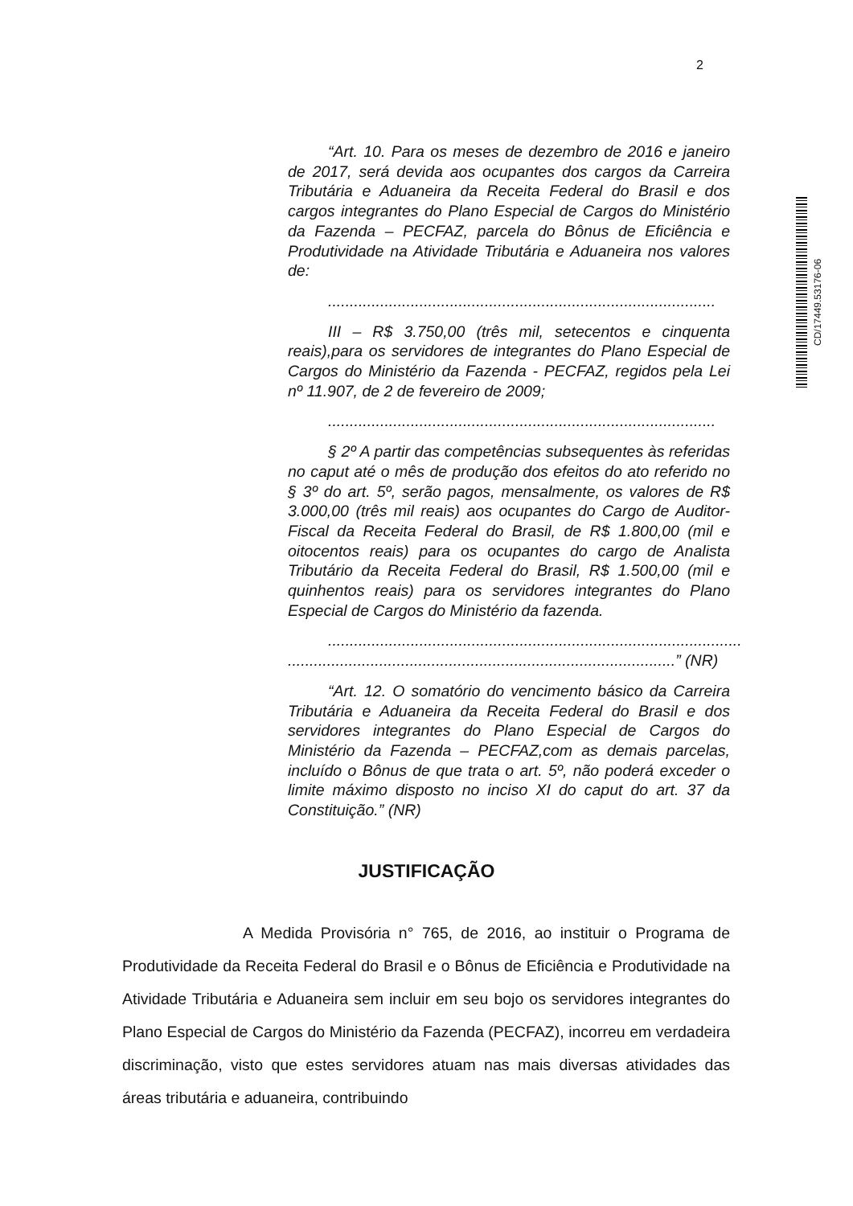2
“Art. 10. Para os meses de dezembro de 2016 e janeiro de 2017, será devida aos ocupantes dos cargos da Carreira Tributária e Aduaneira da Receita Federal do Brasil e dos cargos integrantes do Plano Especial de Cargos do Ministério da Fazenda – PECFAZ, parcela do Bônus de Eficiência e Produtividade na Atividade Tributária e Aduaneira nos valores de:
.........................................................................................
III – R$ 3.750,00 (três mil, setecentos e cinquenta reais),para os servidores de integrantes do Plano Especial de Cargos do Ministério da Fazenda - PECFAZ, regidos pela Lei nº 11.907, de 2 de fevereiro de 2009;
.........................................................................................
§ 2º A partir das competências subsequentes às referidas no caput até o mês de produção dos efeitos do ato referido no § 3º do art. 5º, serão pagos, mensalmente, os valores de R$ 3.000,00 (três mil reais) aos ocupantes do Cargo de Auditor-Fiscal da Receita Federal do Brasil, de R$ 1.800,00 (mil e oitocentos reais) para os ocupantes do cargo de Analista Tributário da Receita Federal do Brasil, R$ 1.500,00 (mil e quinhentos reais) para os servidores integrantes do Plano Especial de Cargos do Ministério da fazenda.
...............................................................................................
.........................................................................................” (NR)
“Art. 12. O somatório do vencimento básico da Carreira Tributária e Aduaneira da Receita Federal do Brasil e dos servidores integrantes do Plano Especial de Cargos do Ministério da Fazenda – PECFAZ,com as demais parcelas, incluído o Bônus de que trata o art. 5º, não poderá exceder o limite máximo disposto no inciso XI do caput do art. 37 da Constituição.” (NR)
JUSTIFICAÇÃO
A Medida Provisória n° 765, de 2016, ao instituir o Programa de Produtividade da Receita Federal do Brasil e o Bônus de Eficiência e Produtividade na Atividade Tributária e Aduaneira sem incluir em seu bojo os servidores integrantes do Plano Especial de Cargos do Ministério da Fazenda (PECFAZ), incorreu em verdadeira discriminação, visto que estes servidores atuam nas mais diversas atividades das áreas tributária e aduaneira, contribuindo
CD/17449.53176-06